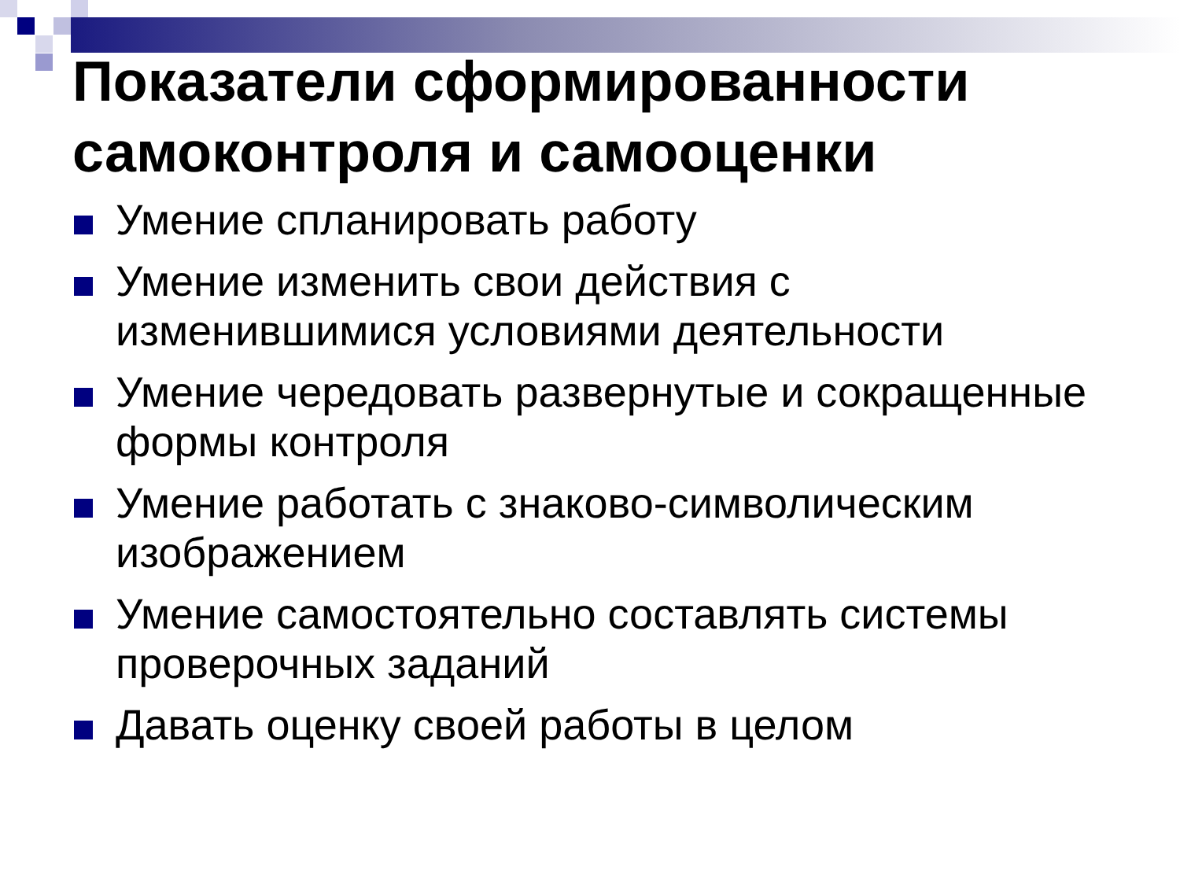Показатели сформированности самоконтроля и самооценки
Умение спланировать работу
Умение изменить свои действия с изменившимися условиями деятельности
Умение чередовать развернутые и сокращенные формы контроля
Умение работать с знаково-символическим изображением
Умение самостоятельно составлять системы проверочных заданий
Давать оценку своей работы в целом